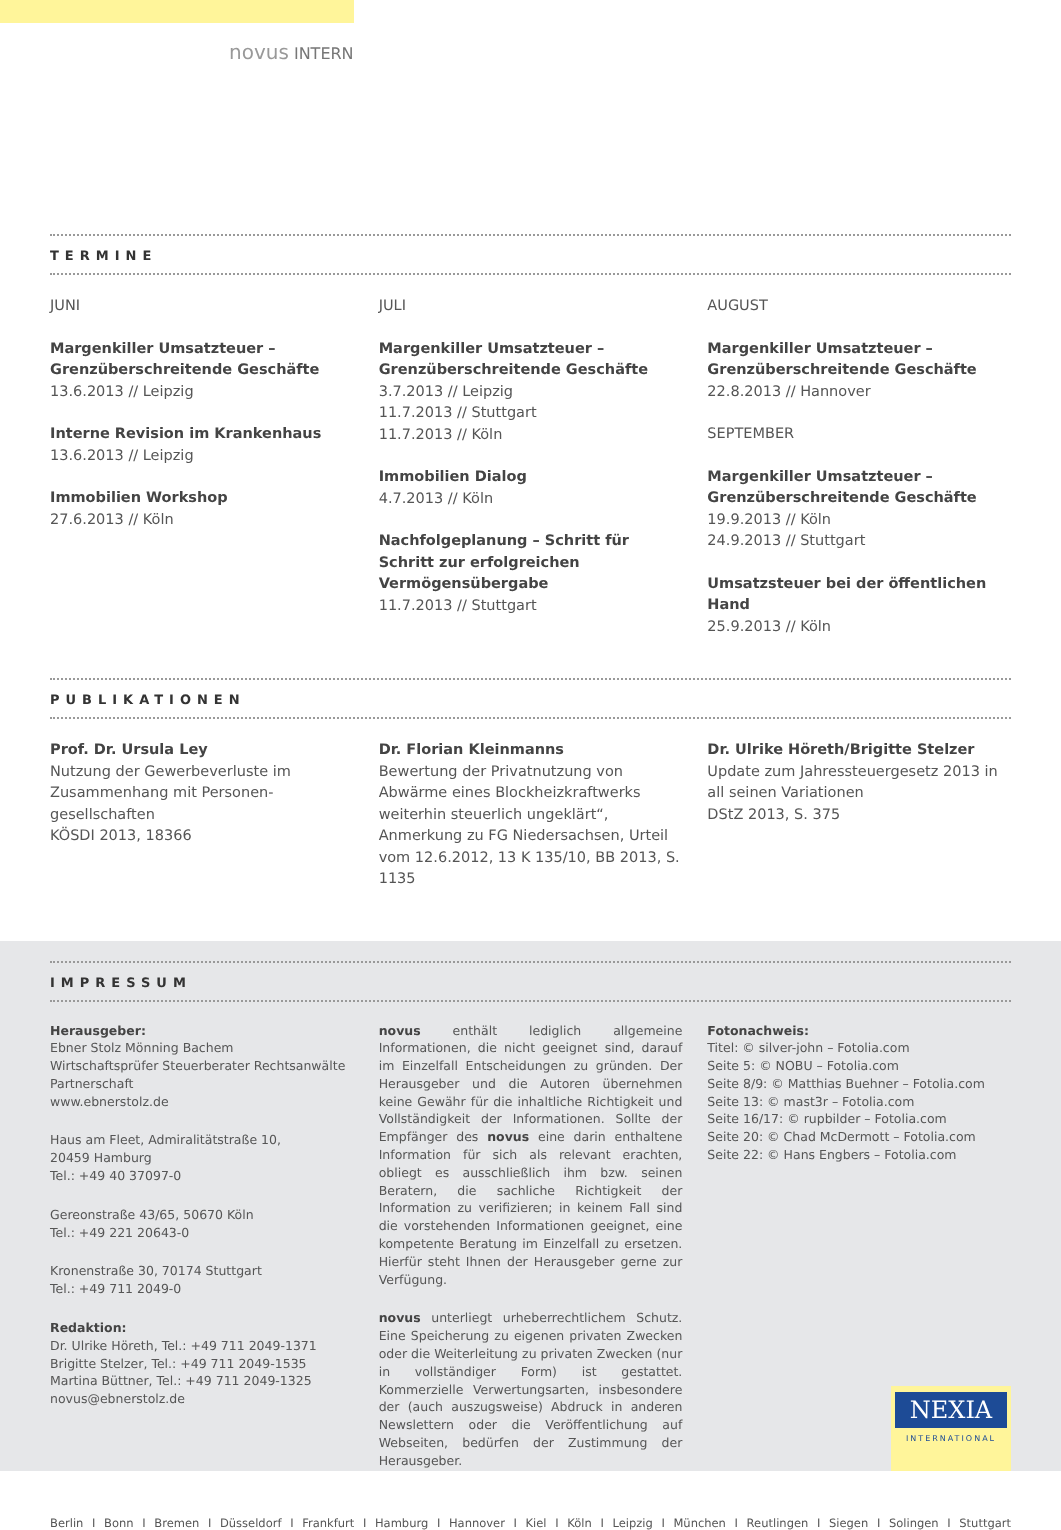novus INTERN
TERMINE
JUNI
Margenkiller Umsatzteuer –
Grenzüberschreitende Geschäfte
13.6.2013 // Leipzig
Interne Revision im Krankenhaus
13.6.2013 // Leipzig
Immobilien Workshop
27.6.2013 // Köln
JULI
Margenkiller Umsatzteuer –
Grenzüberschreitende Geschäfte
3.7.2013 // Leipzig
11.7.2013 // Stuttgart
11.7.2013 // Köln
Immobilien Dialog
4.7.2013 // Köln
Nachfolgeplanung – Schritt für Schritt zur erfolgreichen Vermögensübergabe
11.7.2013 // Stuttgart
AUGUST
Margenkiller Umsatzteuer –
Grenzüberschreitende Geschäfte
22.8.2013 // Hannover
SEPTEMBER
Margenkiller Umsatzteuer –
Grenzüberschreitende Geschäfte
19.9.2013 // Köln
24.9.2013 // Stuttgart
Umsatzsteuer bei der öffentlichen Hand
25.9.2013 // Köln
PUBLIKATIONEN
Prof. Dr. Ursula Ley
Nutzung der Gewerbeverluste im Zusammenhang mit Personen-gesellschaften
KÖSDI 2013, 18366
Dr. Florian Kleinmanns
Bewertung der Privatnutzung von Abwärme eines Blockheizkraftwerks weiterhin steuerlich ungeklärt“, Anmerkung zu FG Niedersachsen, Urteil vom 12.6.2012, 13 K 135/10, BB 2013, S. 1135
Dr. Ulrike Höreth/Brigitte Stelzer
Update zum Jahressteuergesetz 2013 in all seinen Variationen
DStZ 2013, S. 375
IMPRESSUM
Herausgeber:
Ebner Stolz Mönning Bachem
Wirtschaftsprüfer Steuerberater Rechtsanwälte
Partnerschaft
www.ebnerstolz.de
Haus am Fleet, Admiralitätstraße 10,
20459 Hamburg
Tel.: +49 40 37097-0
Gereonstraße 43/65, 50670 Köln
Tel.: +49 221 20643-0
Kronenstraße 30, 70174 Stuttgart
Tel.: +49 711 2049-0
Redaktion:
Dr. Ulrike Höreth, Tel.: +49 711 2049-1371
Brigitte Stelzer, Tel.: +49 711 2049-1535
Martina Büttner, Tel.: +49 711 2049-1325
novus@ebnerstolz.de
novus enthält lediglich allgemeine Informationen, die nicht geeignet sind, darauf im Einzelfall Entscheidungen zu gründen. Der Herausgeber und die Autoren übernehmen keine Gewähr für die inhaltliche Richtigkeit und Vollständigkeit der Informationen. Sollte der Empfänger des novus eine darin enthaltene Information für sich als relevant erachten, obliegt es ausschließlich ihm bzw. seinen Beratern, die sachliche Richtigkeit der Information zu verifizieren; in keinem Fall sind die vorstehenden Informationen geeignet, eine kompetente Beratung im Einzelfall zu ersetzen. Hierfür steht Ihnen der Herausgeber gerne zur Verfügung.
novus unterliegt urheberrechtlichem Schutz. Eine Speicherung zu eigenen privaten Zwecken oder die Weiterleitung zu privaten Zwecken (nur in vollständiger Form) ist gestattet. Kommerzielle Verwertungsarten, insbesondere der (auch auszugsweise) Abdruck in anderen Newslettern oder die Veröffentlichung auf Webseiten, bedürfen der Zustimmung der Herausgeber.
Fotonachweis:
Titel: © silver-john – Fotolia.com
Seite 5: © NOBU – Fotolia.com
Seite 8/9: © Matthias Buehner – Fotolia.com
Seite 13: © mast3r – Fotolia.com
Seite 16/17: © rupbilder – Fotolia.com
Seite 20: © Chad McDermott – Fotolia.com
Seite 22: © Hans Engbers – Fotolia.com
NEXIA
INTERNATIONAL
Berlin I Bonn I Bremen I Düsseldorf I Frankfurt I Hamburg I Hannover I Kiel I Köln I Leipzig I München I Reutlingen I Siegen I Solingen I Stuttgart